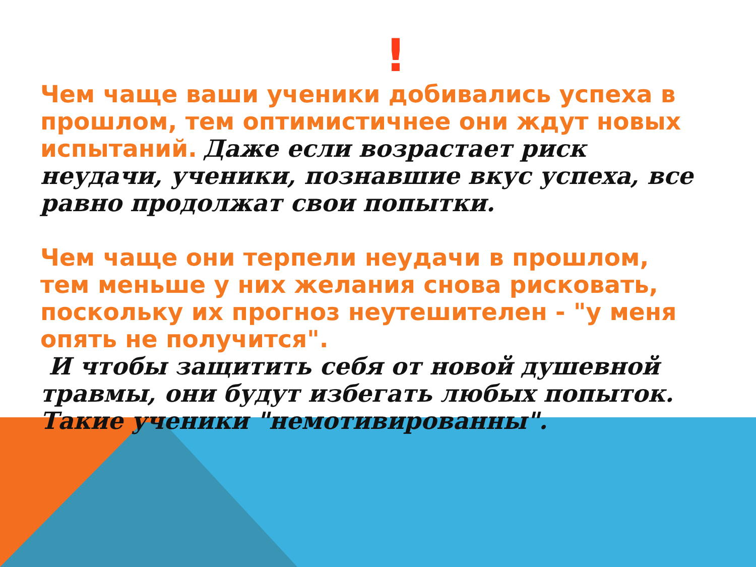!
Чем чаще ваши ученики добивались успеха в прошлом, тем оптимистичнее они ждут новых испытаний. Даже если возрастает риск неудачи, ученики, познавшие вкус успеха, все равно продолжат свои попытки.
Чем чаще они терпели неудачи в прошлом, тем меньше у них желания снова рисковать, поскольку их прогноз неутешителен - "у меня опять не получится".
И чтобы защитить себя от новой душевной травмы, они будут избегать любых попыток. Такие ученики "немотивированны".